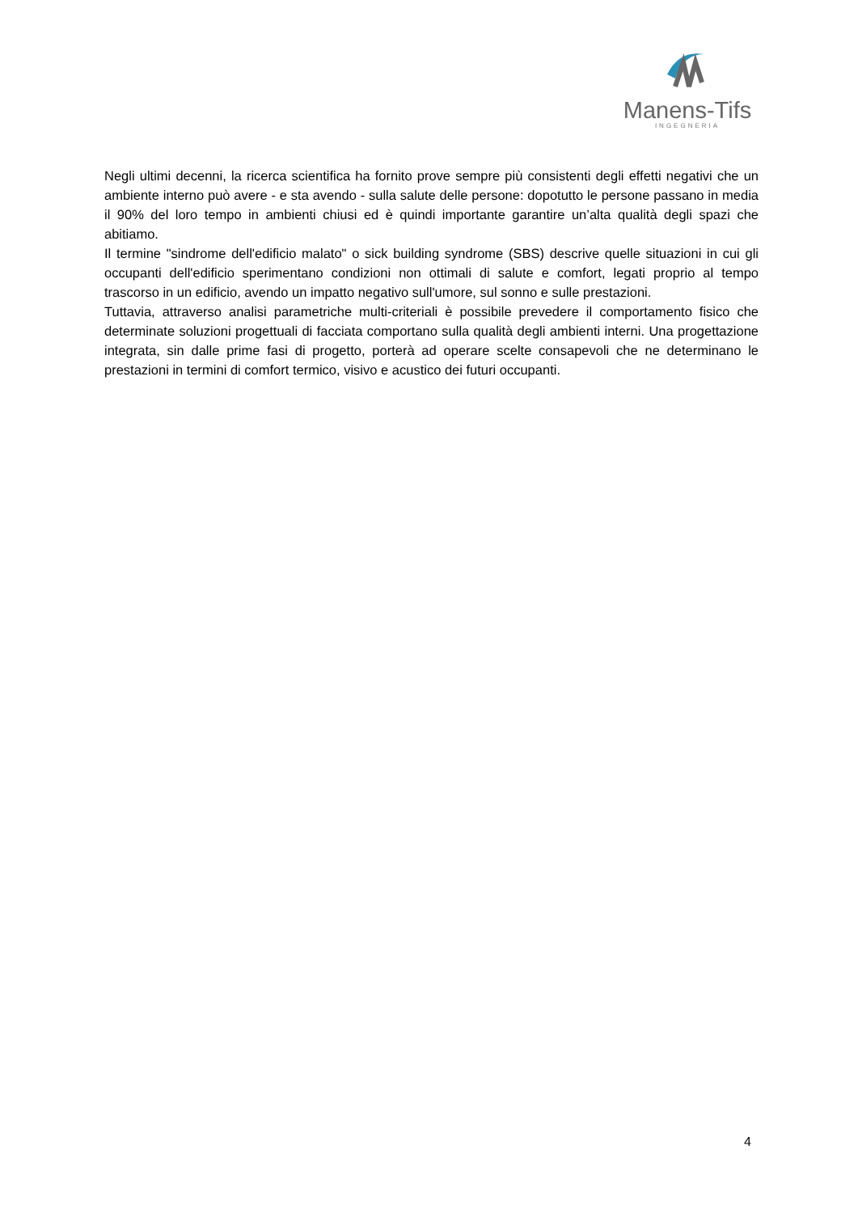Manens-Tifs
INGEGNERIA
Negli ultimi decenni, la ricerca scientifica ha fornito prove sempre più consistenti degli effetti negativi che un ambiente interno può avere - e sta avendo - sulla salute delle persone: dopotutto le persone passano in media il 90% del loro tempo in ambienti chiusi ed è quindi importante garantire un’alta qualità degli spazi che abitiamo.
Il termine "sindrome dell'edificio malato" o sick building syndrome (SBS) descrive quelle situazioni in cui gli occupanti dell'edificio sperimentano condizioni non ottimali di salute e comfort, legati proprio al tempo trascorso in un edificio, avendo un impatto negativo sull'umore, sul sonno e sulle prestazioni.
Tuttavia, attraverso analisi parametriche multi-criteriali è possibile prevedere il comportamento fisico che determinate soluzioni progettuali di facciata comportano sulla qualità degli ambienti interni. Una progettazione integrata, sin dalle prime fasi di progetto, porterà ad operare scelte consapevoli che ne determinano le prestazioni in termini di comfort termico, visivo e acustico dei futuri occupanti.
4